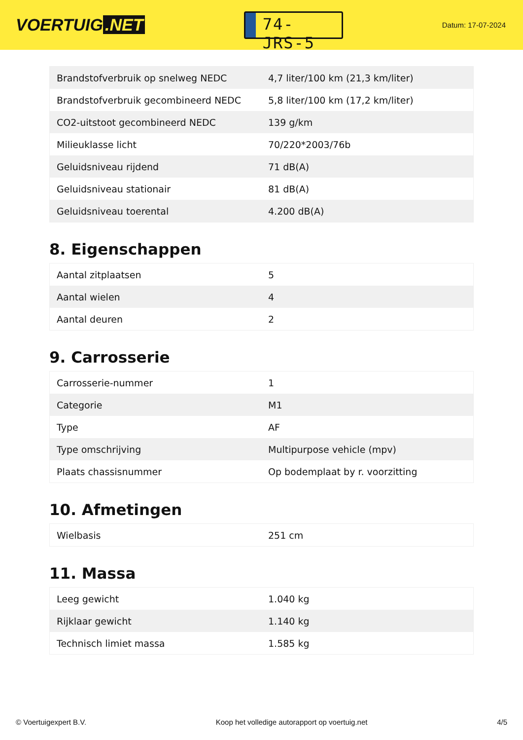VOERTUIG.NET
74-JRS-5
Datum: 17-07-2024
| Brandstofverbruik op snelweg NEDC | 4,7 liter/100 km (21,3 km/liter) |
| Brandstofverbruik gecombineerd NEDC | 5,8 liter/100 km (17,2 km/liter) |
| CO2-uitstoot gecombineerd NEDC | 139 g/km |
| Milieuklasse licht | 70/220*2003/76b |
| Geluidsniveau rijdend | 71 dB(A) |
| Geluidsniveau stationair | 81 dB(A) |
| Geluidsniveau toerental | 4.200 dB(A) |
8. Eigenschappen
| Aantal zitplaatsen | 5 |
| Aantal wielen | 4 |
| Aantal deuren | 2 |
9. Carrosserie
| Carrosserie-nummer | 1 |
| Categorie | M1 |
| Type | AF |
| Type omschrijving | Multipurpose vehicle (mpv) |
| Plaats chassisnummer | Op bodemplaat by r. voorzitting |
10. Afmetingen
| Wielbasis | 251 cm |
11. Massa
| Leeg gewicht | 1.040 kg |
| Rijklaar gewicht | 1.140 kg |
| Technisch limiet massa | 1.585 kg |
© Voertuigexpert B.V. Koop het volledige autorapport op voertuig.net 4/5